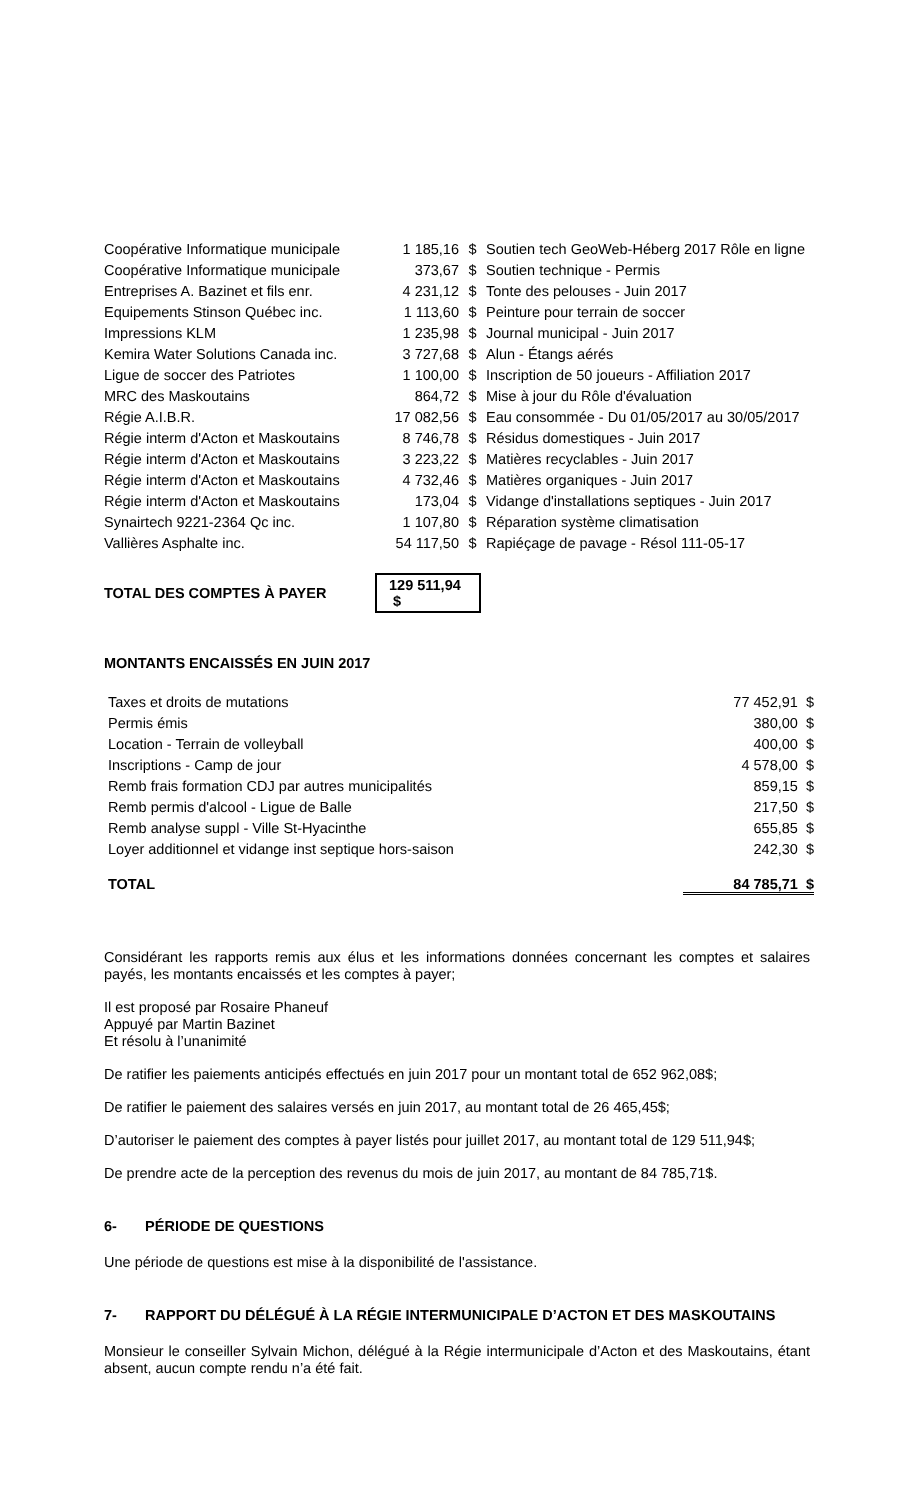| Coopérative Informatique municipale | 1 185,16 | $ | Soutien tech GeoWeb-Héberg 2017 Rôle en ligne |
| Coopérative Informatique municipale | 373,67 | $ | Soutien technique - Permis |
| Entreprises A. Bazinet et fils enr. | 4 231,12 | $ | Tonte des pelouses - Juin 2017 |
| Equipements Stinson Québec inc. | 1 113,60 | $ | Peinture pour terrain de soccer |
| Impressions KLM | 1 235,98 | $ | Journal municipal - Juin 2017 |
| Kemira Water Solutions Canada inc. | 3 727,68 | $ | Alun - Étangs aérés |
| Ligue de soccer des Patriotes | 1 100,00 | $ | Inscription de 50 joueurs - Affiliation 2017 |
| MRC des Maskoutains | 864,72 | $ | Mise à jour du Rôle d'évaluation |
| Régie A.I.B.R. | 17 082,56 | $ | Eau consommée - Du 01/05/2017 au 30/05/2017 |
| Régie interm d'Acton et Maskoutains | 8 746,78 | $ | Résidus domestiques - Juin 2017 |
| Régie interm d'Acton et Maskoutains | 3 223,22 | $ | Matières recyclables - Juin 2017 |
| Régie interm d'Acton et Maskoutains | 4 732,46 | $ | Matières organiques - Juin 2017 |
| Régie interm d'Acton et Maskoutains | 173,04 | $ | Vidange d'installations septiques - Juin 2017 |
| Synairtech 9221-2364 Qc inc. | 1 107,80 | $ | Réparation système climatisation |
| Vallières Asphalte inc. | 54 117,50 | $ | Rapiéçage de pavage - Résol 111-05-17 |
TOTAL DES COMPTES À PAYER
129 511,94 $
MONTANTS ENCAISSÉS EN JUIN 2017
| Taxes et droits de mutations | 77 452,91 $ |
| Permis émis | 380,00 $ |
| Location - Terrain de volleyball | 400,00 $ |
| Inscriptions - Camp de jour | 4 578,00 $ |
| Remb frais formation CDJ par autres municipalités | 859,15 $ |
| Remb permis d'alcool - Ligue de Balle | 217,50 $ |
| Remb analyse suppl - Ville St-Hyacinthe | 655,85 $ |
| Loyer additionnel et vidange inst septique hors-saison | 242,30 $ |
| TOTAL | 84 785,71 $ |
Considérant les rapports remis aux élus et les informations données concernant les comptes et salaires payés, les montants encaissés et les comptes à payer;
Il est proposé par Rosaire Phaneuf
Appuyé par Martin Bazinet
Et résolu à l’unanimité
De ratifier les paiements anticipés effectués en juin 2017 pour un montant total de 652 962,08$;
De ratifier le paiement des salaires versés en juin 2017, au montant total de 26 465,45$;
D’autoriser le paiement des comptes à payer listés pour juillet 2017, au montant total de 129 511,94$;
De prendre acte de la perception des revenus du mois de juin 2017, au montant de 84 785,71$.
6- PÉRIODE DE QUESTIONS
Une période de questions est mise à la disponibilité de l'assistance.
7- RAPPORT DU DÉLÉGUÉ À LA RÉGIE INTERMUNICIPALE D’ACTON ET DES MASKOUTAINS
Monsieur le conseiller Sylvain Michon, délégué à la Régie intermunicipale d’Acton et des Maskoutains, étant absent, aucun compte rendu n’a été fait.